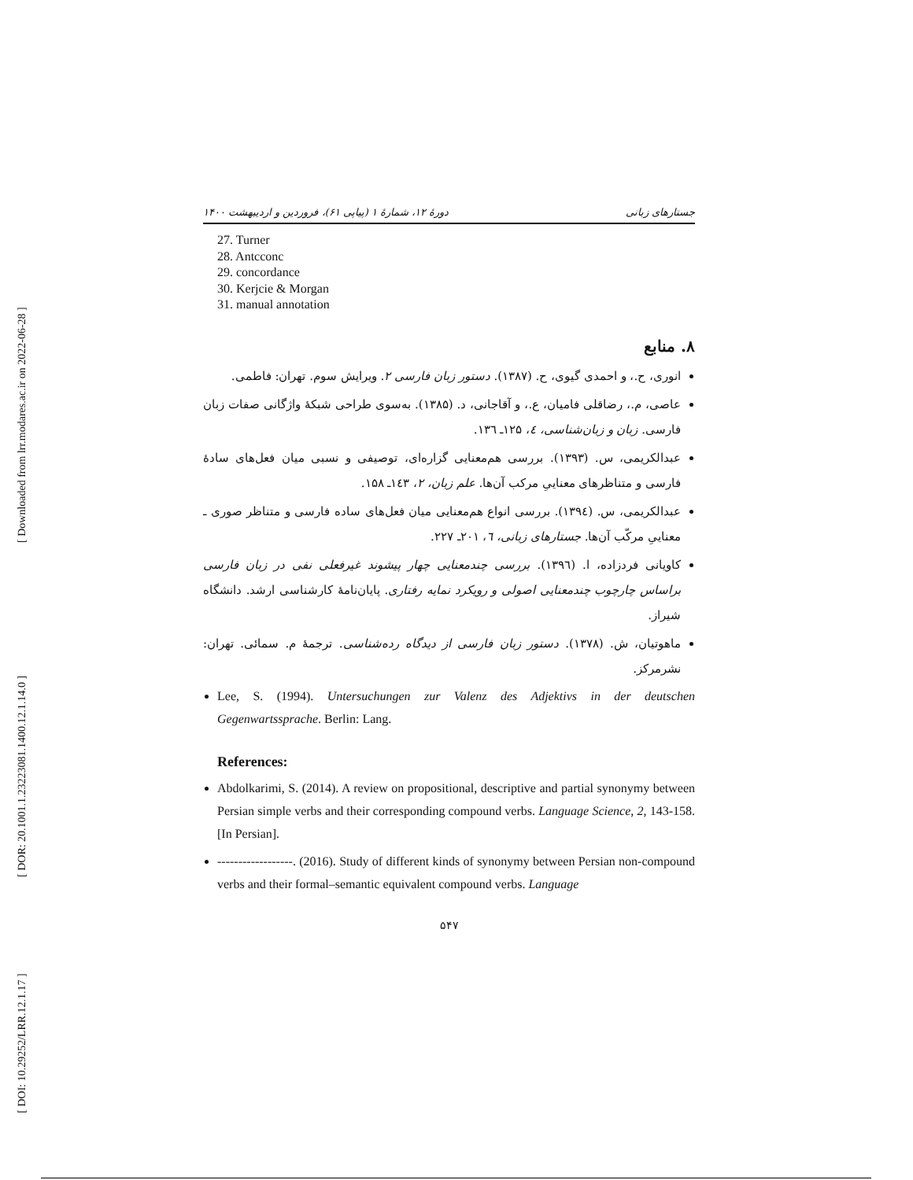[ Downloaded from lrr.modares.ac.ir on 2022-06-28 ]
[ DOR: 20.1001.1.23223081.1400.12.1.14.0 ]
[ DOI: 10.29252/LRR.12.1.17 ]
جستارهای زبانی دورهٔ ۱۲، شمارهٔ ۱ (پیاپی ۶۱)، فروردین و اردیبهشت ۱۴۰۰
27. Turner
28. Antcconc
29. concordance
30. Kerjcie & Morgan
31. manual annotation
۸. منابع
انوری، ح.، و احمدی گیوی، ح. (۱۳۸۷). دستور زبان فارسی ۲. ویرایش سوم. تهران: فاطمی.
عاصی، م.، رضاقلی فامیان، ع.، و آقاجانی، د. (۱۳۸۵). به‌سوی طراحی شبکهٔ واژگانی صفات زبان فارسی. زبان و زبان‌شناسی، ٤، ۱۲۵ـ ۱۳٦.
عبدالکریمی، س. (۱۳۹۳). بررسی هم‌معنایی گزاره‌ای، توصیفی و نسبی میان فعل‌های سادهٔ فارسی و متناظرهای معناییِ مرکب آن‌ها. علم زبان، ۲، ۱٤۳ـ ۱۵۸.
عبدالکریمی، س. (۱۳۹٤). بررسی انواع هم‌معنایی میان فعل‌های ساده فارسی و متناظر صوری ـ معناییِ مرکّب آن‌ها. جستارهای زبانی، ٦، ۲۰۱ـ ۲۲۷.
کاویانی فردزاده، ا. (۱۳۹٦). بررسی چندمعنایی چهار پیشوند غیرفعلی نفی در زبان فارسی براساس چارچوب چندمعنایی اصولی و رویکرد نمایه رفتاری. پایان‌نامهٔ کارشناسی ارشد. دانشگاه شیراز.
ماهوتیان، ش. (۱۳۷۸). دستور زبان فارسی از دیدگاه رده‌شناسی. ترجمهٔ م. سمائی. تهران: نشرمرکز.
Lee, S. (1994). Untersuchungen zur Valenz des Adjektivs in der deutschen Gegenwartssprache. Berlin: Lang.
References:
Abdolkarimi, S. (2014). A review on propositional, descriptive and partial synonymy between Persian simple verbs and their corresponding compound verbs. Language Science, 2, 143-158. [In Persian].
------------------. (2016). Study of different kinds of synonymy between Persian non-compound verbs and their formal–semantic equivalent compound verbs. Language
۵۴۷